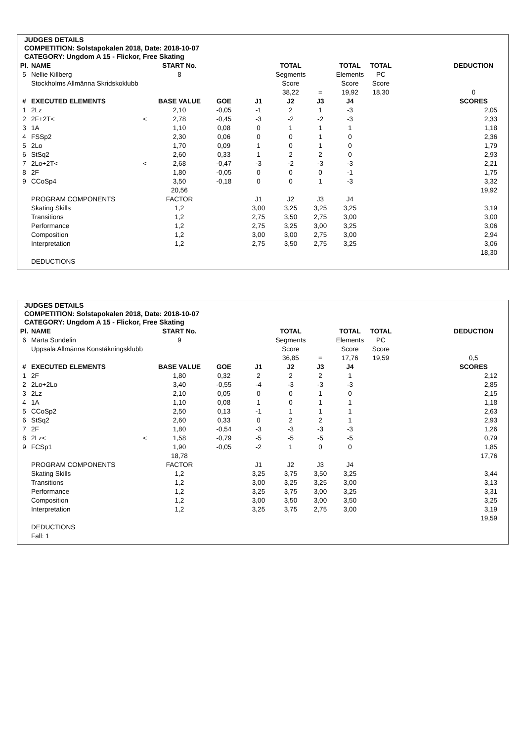JUDGES DETAILS
COMPETITION: Solstapokalen 2018, Date: 2018-10-07
CATEGORY: Ungdom A 15 - Flickor, Free Skating
| Pl. | NAME | | START No. | | | TOTAL | | TOTAL | TOTAL | | DEDUCTION |
| --- | --- | --- | --- | --- | --- | --- | --- | --- | --- | --- | --- |
| 5 | Nellie Killberg | | 8 | | | Segments | | Elements | PC | | |
| | Stockholms Allmänna Skridskoklubb | | | | | Score | | Score | Score | | |
| | | | | | | 38,22 | = | 19,92 | 18,30 | | 0 |
| # | EXECUTED ELEMENTS | | BASE VALUE | GOE | J1 | J2 | J3 | J4 | | | SCORES |
| 1 | 2Lz | | 2,10 | -0,05 | -1 | 2 | 1 | -3 | | | 2,05 |
| 2 | 2F+2T< | < | 2,78 | -0,45 | -3 | -2 | -2 | -3 | | | 2,33 |
| 3 | 1A | | 1,10 | 0,08 | 0 | 1 | 1 | 1 | | | 1,18 |
| 4 | FSSp2 | | 2,30 | 0,06 | 0 | 0 | 1 | 0 | | | 2,36 |
| 5 | 2Lo | | 1,70 | 0,09 | 1 | 0 | 1 | 0 | | | 1,79 |
| 6 | StSq2 | | 2,60 | 0,33 | 1 | 2 | 2 | 0 | | | 2,93 |
| 7 | 2Lo+2T< | < | 2,68 | -0,47 | -3 | -2 | -3 | -3 | | | 2,21 |
| 8 | 2F | | 1,80 | -0,05 | 0 | 0 | 0 | -1 | | | 1,75 |
| 9 | CCoSp4 | | 3,50 | -0,18 | 0 | 0 | 1 | -3 | | | 3,32 |
| | | | 20,56 | | | | | | | | 19,92 |
| | PROGRAM COMPONENTS | | FACTOR | | J1 | J2 | J3 | J4 | | | |
| | Skating Skills | | 1,2 | | 3,00 | 3,25 | 3,25 | 3,25 | | | 3,19 |
| | Transitions | | 1,2 | | 2,75 | 3,50 | 2,75 | 3,00 | | | 3,00 |
| | Performance | | 1,2 | | 2,75 | 3,25 | 3,00 | 3,25 | | | 3,06 |
| | Composition | | 1,2 | | 3,00 | 3,00 | 2,75 | 3,00 | | | 2,94 |
| | Interpretation | | 1,2 | | 2,75 | 3,50 | 2,75 | 3,25 | | | 3,06 |
| | | | | | | | | | | | 18,30 |
| | DEDUCTIONS | | | | | | | | | | |
JUDGES DETAILS
COMPETITION: Solstapokalen 2018, Date: 2018-10-07
CATEGORY: Ungdom A 15 - Flickor, Free Skating
| Pl. | NAME | | START No. | | | TOTAL | | TOTAL | TOTAL | | DEDUCTION |
| --- | --- | --- | --- | --- | --- | --- | --- | --- | --- | --- | --- |
| 6 | Märta Sundelin | | 9 | | | Segments | | Elements | PC | | |
| | Uppsala Allmänna Konståkningsklubb | | | | | Score | | Score | Score | | |
| | | | | | | 36,85 | = | 17,76 | 19,59 | | 0,5 |
| # | EXECUTED ELEMENTS | | BASE VALUE | GOE | J1 | J2 | J3 | J4 | | | SCORES |
| 1 | 2F | | 1,80 | 0,32 | 2 | 2 | 2 | 1 | | | 2,12 |
| 2 | 2Lo+2Lo | | 3,40 | -0,55 | -4 | -3 | -3 | -3 | | | 2,85 |
| 3 | 2Lz | | 2,10 | 0,05 | 0 | 0 | 1 | 0 | | | 2,15 |
| 4 | 1A | | 1,10 | 0,08 | 1 | 0 | 1 | 1 | | | 1,18 |
| 5 | CCoSp2 | | 2,50 | 0,13 | -1 | 1 | 1 | 1 | | | 2,63 |
| 6 | StSq2 | | 2,60 | 0,33 | 0 | 2 | 2 | 1 | | | 2,93 |
| 7 | 2F | | 1,80 | -0,54 | -3 | -3 | -3 | -3 | | | 1,26 |
| 8 | 2Lz< | < | 1,58 | -0,79 | -5 | -5 | -5 | -5 | | | 0,79 |
| 9 | FCSp1 | | 1,90 | -0,05 | -2 | 1 | 0 | 0 | | | 1,85 |
| | | | 18,78 | | | | | | | | 17,76 |
| | PROGRAM COMPONENTS | | FACTOR | | J1 | J2 | J3 | J4 | | | |
| | Skating Skills | | 1,2 | | 3,25 | 3,75 | 3,50 | 3,25 | | | 3,44 |
| | Transitions | | 1,2 | | 3,00 | 3,25 | 3,25 | 3,00 | | | 3,13 |
| | Performance | | 1,2 | | 3,25 | 3,75 | 3,00 | 3,25 | | | 3,31 |
| | Composition | | 1,2 | | 3,00 | 3,50 | 3,00 | 3,50 | | | 3,25 |
| | Interpretation | | 1,2 | | 3,25 | 3,75 | 2,75 | 3,00 | | | 3,19 |
| | | | | | | | | | | | 19,59 |
| | DEDUCTIONS | | | | | | | | | | |
| | Fall: 1 | | | | | | | | | | |